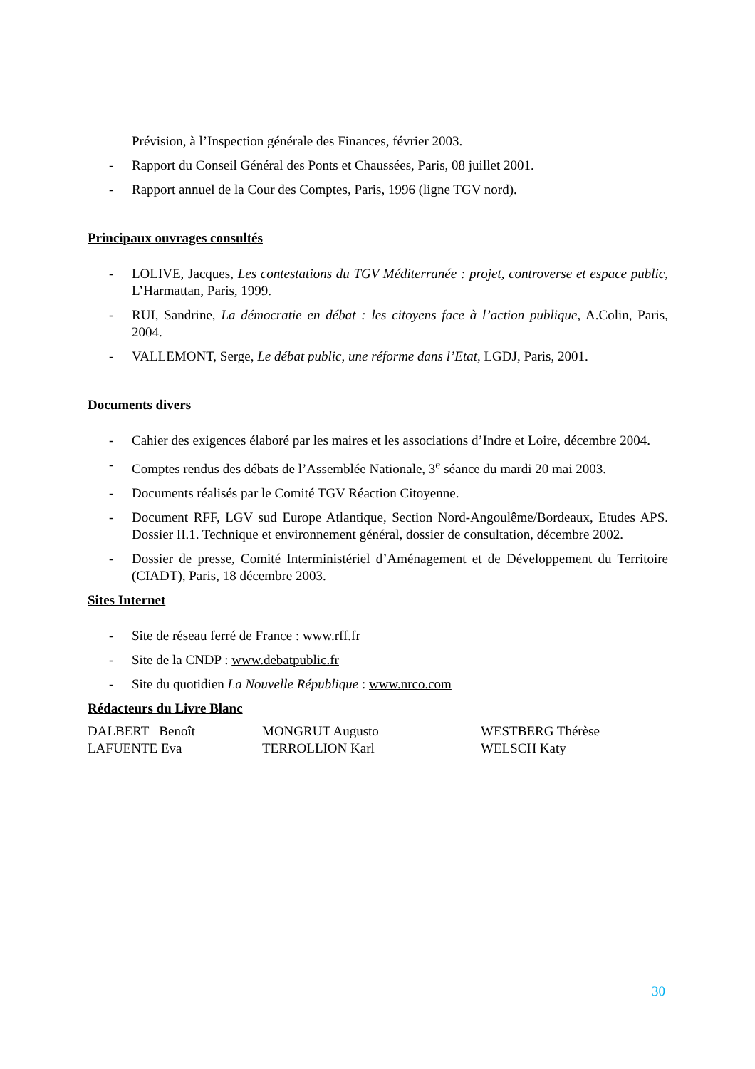Prévision, à l’Inspection générale des Finances, février 2003.
- Rapport du Conseil Général des Ponts et Chaussées, Paris, 08 juillet 2001.
- Rapport annuel de la Cour des Comptes, Paris, 1996 (ligne TGV nord).
Principaux ouvrages consultés
- LOLIVE, Jacques, Les contestations du TGV Méditerranée : projet, controverse et espace public, L’Harmattan, Paris, 1999.
- RUI, Sandrine, La démocratie en débat : les citoyens face à l’action publique, A.Colin, Paris, 2004.
- VALLEMONT, Serge, Le débat public, une réforme dans l’Etat, LGDJ, Paris, 2001.
Documents divers
- Cahier des exigences élaboré par les maires et les associations d’Indre et Loire, décembre 2004.
- Comptes rendus des débats de l’Assemblée Nationale, 3<sup>e</sup> séance du mardi 20 mai 2003.
- Documents réalisés par le Comité TGV Réaction Citoyenne.
- Document RFF, LGV sud Europe Atlantique, Section Nord-Angoulême/Bordeaux, Etudes APS. Dossier II.1. Technique et environnement général, dossier de consultation, décembre 2002.
- Dossier de presse, Comité Interministériel d’Aménagement et de Développement du Territoire (CIADT), Paris, 18 décembre 2003.
Sites Internet
- Site de réseau ferré de France : www.rff.fr
- Site de la CNDP : www.debatpublic.fr
- Site du quotidien La Nouvelle République : www.nrco.com
Rédacteurs du Livre Blanc
DALBERT Benoît MONGRUT Augusto WESTBERG Thérèse LAFUENTE Eva TERROLLION Karl WELSCH Katy
30